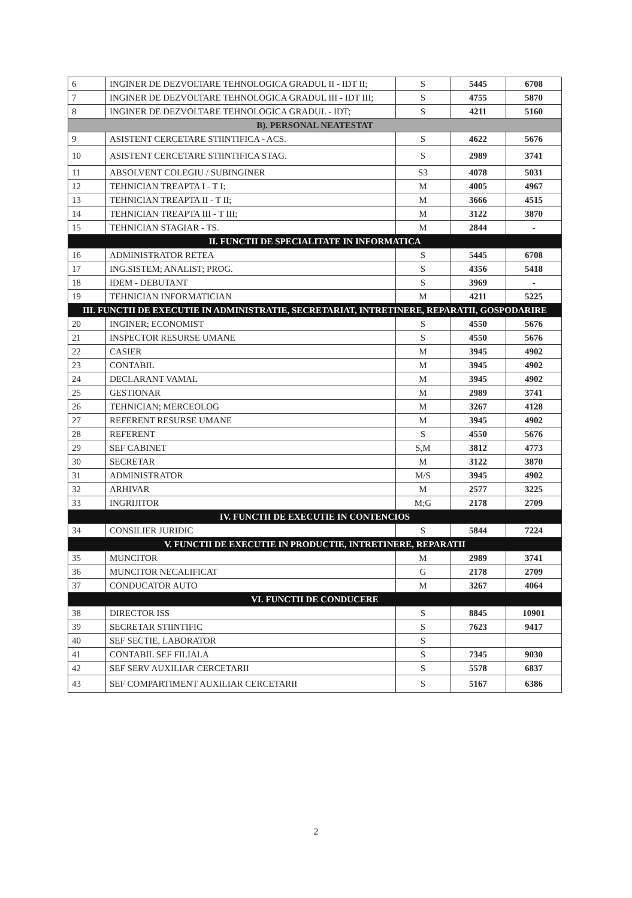| 6 | INGINER DE DEZVOLTARE TEHNOLOGICA GRADUL II - IDT II; | S | 5445 | 6708 |
| 7 | INGINER DE DEZVOLTARE TEHNOLOGICA GRADUL III - IDT III; | S | 4755 | 5870 |
| 8 | INGINER DE DEZVOLTARE TEHNOLOGICA GRADUL - IDT; | S | 4211 | 5160 |
| B). PERSONAL NEATESTAT | | | | |
| 9 | ASISTENT CERCETARE STIINTIFICA - ACS. | S | 4622 | 5676 |
| 10 | ASISTENT CERCETARE STIINTIFICA STAG. | S | 2989 | 3741 |
| 11 | ABSOLVENT COLEGIU / SUBINGINER | S3 | 4078 | 5031 |
| 12 | TEHNICIAN TREAPTA I - T I; | M | 4005 | 4967 |
| 13 | TEHNICIAN TREAPTA II - T II; | M | 3666 | 4515 |
| 14 | TEHNICIAN TREAPTA III - T III; | M | 3122 | 3870 |
| 15 | TEHNICIAN STAGIAR - TS. | M | 2844 | - |
| II. FUNCTII DE SPECIALITATE IN INFORMATICA | | | | |
| 16 | ADMINISTRATOR RETEA | S | 5445 | 6708 |
| 17 | ING.SISTEM; ANALIST; PROG. | S | 4356 | 5418 |
| 18 | IDEM - DEBUTANT | S | 3969 | - |
| 19 | TEHNICIAN INFORMATICIAN | M | 4211 | 5225 |
| III. FUNCTII DE EXECUTIE IN ADMINISTRATIE, SECRETARIAT, INTRETINERE, REPARATII, GOSPODARIRE | | | | |
| 20 | INGINER; ECONOMIST | S | 4550 | 5676 |
| 21 | INSPECTOR RESURSE UMANE | S | 4550 | 5676 |
| 22 | CASIER | M | 3945 | 4902 |
| 23 | CONTABIL | M | 3945 | 4902 |
| 24 | DECLARANT VAMAL | M | 3945 | 4902 |
| 25 | GESTIONAR | M | 2989 | 3741 |
| 26 | TEHNICIAN; MERCEOLOG | M | 3267 | 4128 |
| 27 | REFERENT RESURSE UMANE | M | 3945 | 4902 |
| 28 | REFERENT | S | 4550 | 5676 |
| 29 | SEF CABINET | S,M | 3812 | 4773 |
| 30 | SECRETAR | M | 3122 | 3870 |
| 31 | ADMINISTRATOR | M/S | 3945 | 4902 |
| 32 | ARHIVAR | M | 2577 | 3225 |
| 33 | INGRIJITOR | M;G | 2178 | 2709 |
| IV. FUNCTII DE EXECUTIE IN CONTENCIOS | | | | |
| 34 | CONSILIER JURIDIC | S | 5844 | 7224 |
| V. FUNCTII DE EXECUTIE IN PRODUCTIE, INTRETINERE, REPARATII | | | | |
| 35 | MUNCITOR | M | 2989 | 3741 |
| 36 | MUNCITOR NECALIFICAT | G | 2178 | 2709 |
| 37 | CONDUCATOR AUTO | M | 3267 | 4064 |
| VI. FUNCTII DE CONDUCERE | | | | |
| 38 | DIRECTOR ISS | S | 8845 | 10901 |
| 39 | SECRETAR STIINTIFIC | S | 7623 | 9417 |
| 40 | SEF SECTIE, LABORATOR | S | | |
| 41 | CONTABIL SEF FILIALA | S | 7345 | 9030 |
| 42 | SEF SERV AUXILIAR CERCETARII | S | 5578 | 6837 |
| 43 | SEF COMPARTIMENT AUXILIAR CERCETARII | S | 5167 | 6386 |
2